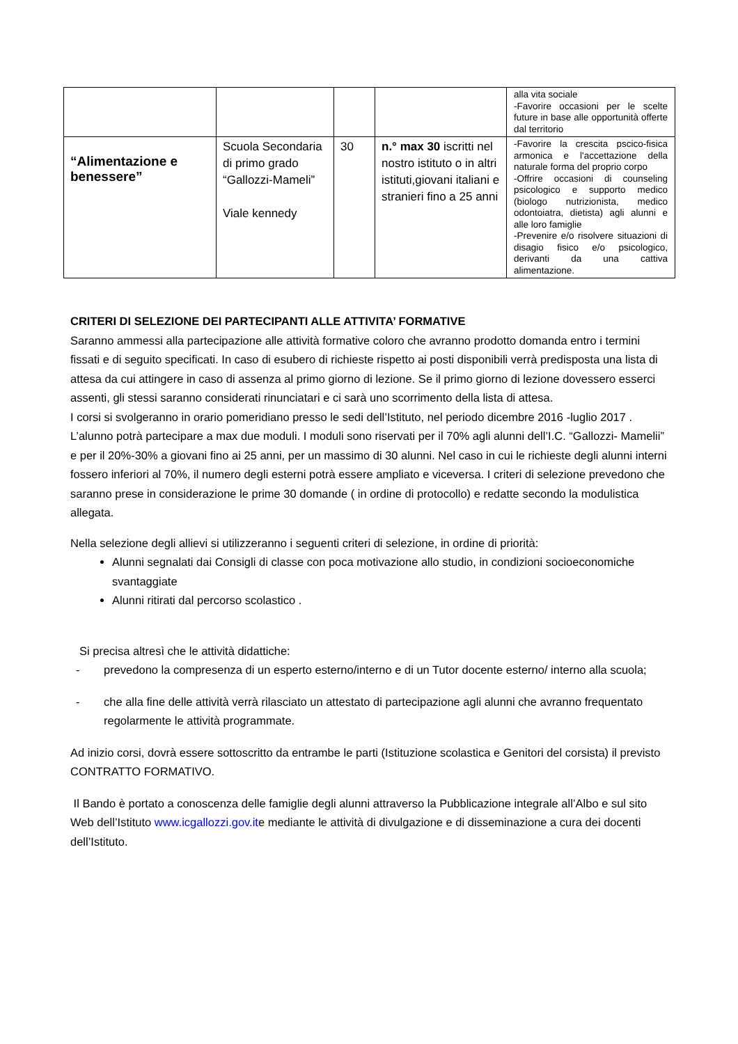| | | | | alla vita sociale -Favorire occasioni per le scelte future in base alle opportunità offerte dal territorio |
| “Alimentazione e benessere” | Scuola Secondaria di primo grado “Gallozzi-Mameli” Viale kennedy | 30 | n.° max 30 iscritti nel nostro istituto o in altri istituti,giovani italiani e stranieri fino a 25 anni | -Favorire la crescita pscico-fisica armonica e l'accettazione della naturale forma del proprio corpo -Offrire occasioni di counseling psicologico e supporto medico (biologo nutrizionista, medico odontoiatra, dietista) agli alunni e alle loro famiglie -Prevenire e/o risolvere situazioni di disagio fisico e/o psicologico, derivanti da una cattiva alimentazione. |
CRITERI DI SELEZIONE DEI PARTECIPANTI ALLE ATTIVITA’ FORMATIVE
Saranno ammessi alla partecipazione alle attività formative coloro che avranno prodotto domanda entro i termini fissati e di seguito specificati. In caso di esubero di richieste rispetto ai posti disponibili verrà predisposta una lista di attesa da cui attingere in caso di assenza al primo giorno di lezione. Se il primo giorno di lezione dovessero esserci assenti, gli stessi saranno considerati rinunciatari e ci sarà uno scorrimento della lista di attesa.
I corsi si svolgeranno in orario pomeridiano presso le sedi dell’Istituto, nel periodo dicembre 2016 -luglio 2017 . L’alunno potrà partecipare a max due moduli. I moduli sono riservati per il 70% agli alunni dell’I.C. “Gallozzi- Mamelii” e per il 20%-30% a giovani fino ai 25 anni, per un massimo di 30 alunni. Nel caso in cui le richieste degli alunni interni fossero inferiori al 70%, il numero degli esterni potrà essere ampliato e viceversa. I criteri di selezione prevedono che saranno prese in considerazione le prime 30 domande ( in ordine di protocollo) e redatte secondo la modulistica allegata.
Nella selezione degli allievi si utilizzeranno i seguenti criteri di selezione, in ordine di priorità:
Alunni segnalati dai Consigli di classe con poca motivazione allo studio, in condizioni socioeconomiche svantaggiate
Alunni ritirati dal percorso scolastico .
Si precisa altresì che le attività didattiche:
- prevedono la compresenza di un esperto esterno/interno e di un Tutor docente esterno/ interno alla scuola;
- che alla fine delle attività verrà rilasciato un attestato di partecipazione agli alunni che avranno frequentato regolarmente le attività programmate.
Ad inizio corsi, dovrà essere sottoscritto da entrambe le parti (Istituzione scolastica e Genitori del corsista) il previsto CONTRATTO FORMATIVO.
Il Bando è portato a conoscenza delle famiglie degli alunni attraverso la Pubblicazione integrale all’Albo e sul sito Web dell’Istituto www.icgallozzi.gov.ite mediante le attività di divulgazione e di disseminazione a cura dei docenti dell’Istituto.